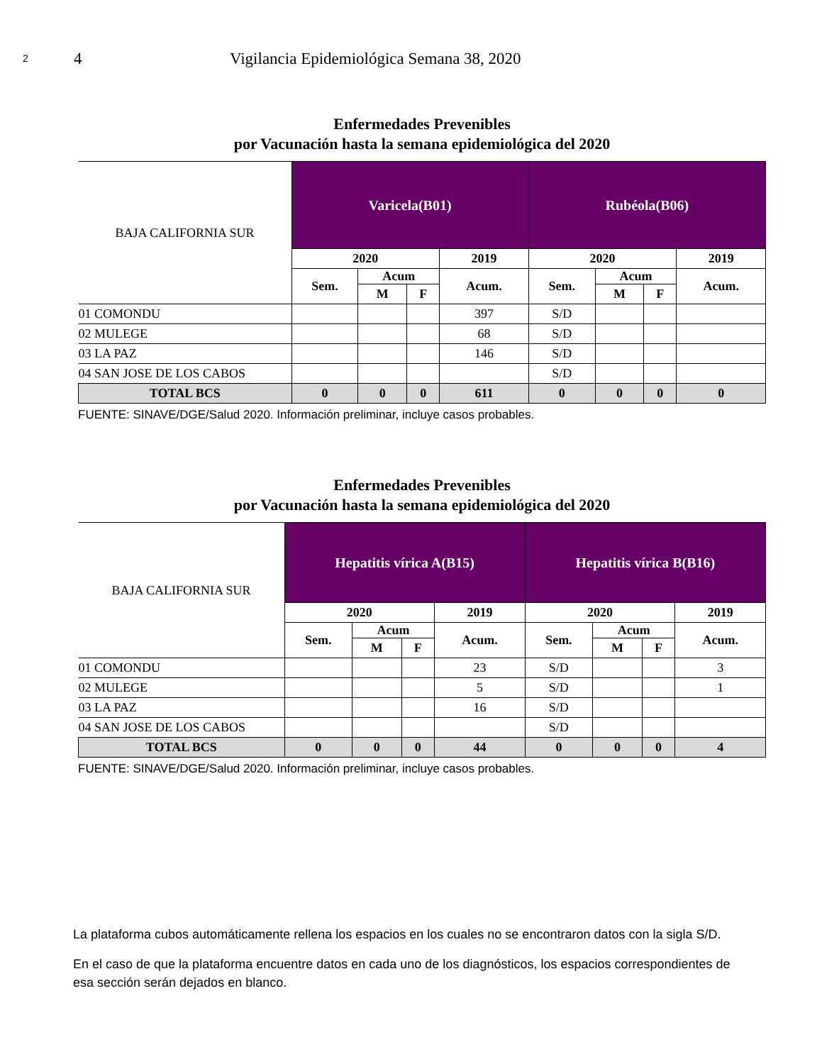2
4 Vigilancia Epidemiológica Semana 38, 2020
Enfermedades Prevenibles
por Vacunación hasta la semana epidemiológica del 2020
| BAJA CALIFORNIA SUR | Varicela(B01) | | | | Rubéola(B06) | | | |
| | 2020 | | | 2019 | 2020 | | | 2019 |
| | Sem. | Acum | | Acum. | Sem. | Acum | | Acum. |
| | | M | F | | | M | F | |
| 01 COMONDU | | | | 397 | S/D | | | |
| 02 MULEGE | | | | 68 | S/D | | | |
| 03 LA PAZ | | | | 146 | S/D | | | |
| 04 SAN JOSE DE LOS CABOS | | | | | S/D | | | |
| TOTAL BCS | 0 | 0 | 0 | 611 | 0 | 0 | 0 | 0 |
FUENTE: SINAVE/DGE/Salud 2020. Información preliminar, incluye casos probables.
Enfermedades Prevenibles
por Vacunación hasta la semana epidemiológica del 2020
| BAJA CALIFORNIA SUR | Hepatitis vírica A(B15) | | | | Hepatitis vírica B(B16) | | | |
| | 2020 | | | 2019 | 2020 | | | 2019 |
| | Sem. | Acum | | Acum. | Sem. | Acum | | Acum. |
| | | M | F | | | M | F | |
| 01 COMONDU | | | | 23 | S/D | | | 3 |
| 02 MULEGE | | | | 5 | S/D | | | 1 |
| 03 LA PAZ | | | | 16 | S/D | | | |
| 04 SAN JOSE DE LOS CABOS | | | | | S/D | | | |
| TOTAL BCS | 0 | 0 | 0 | 44 | 0 | 0 | 0 | 4 |
FUENTE: SINAVE/DGE/Salud 2020. Información preliminar, incluye casos probables.
La plataforma cubos automáticamente rellena los espacios en los cuales no se encontraron datos con la sigla S/D.
En el caso de que la plataforma encuentre datos en cada uno de los diagnósticos, los espacios correspondientes de esa sección serán dejados en blanco.